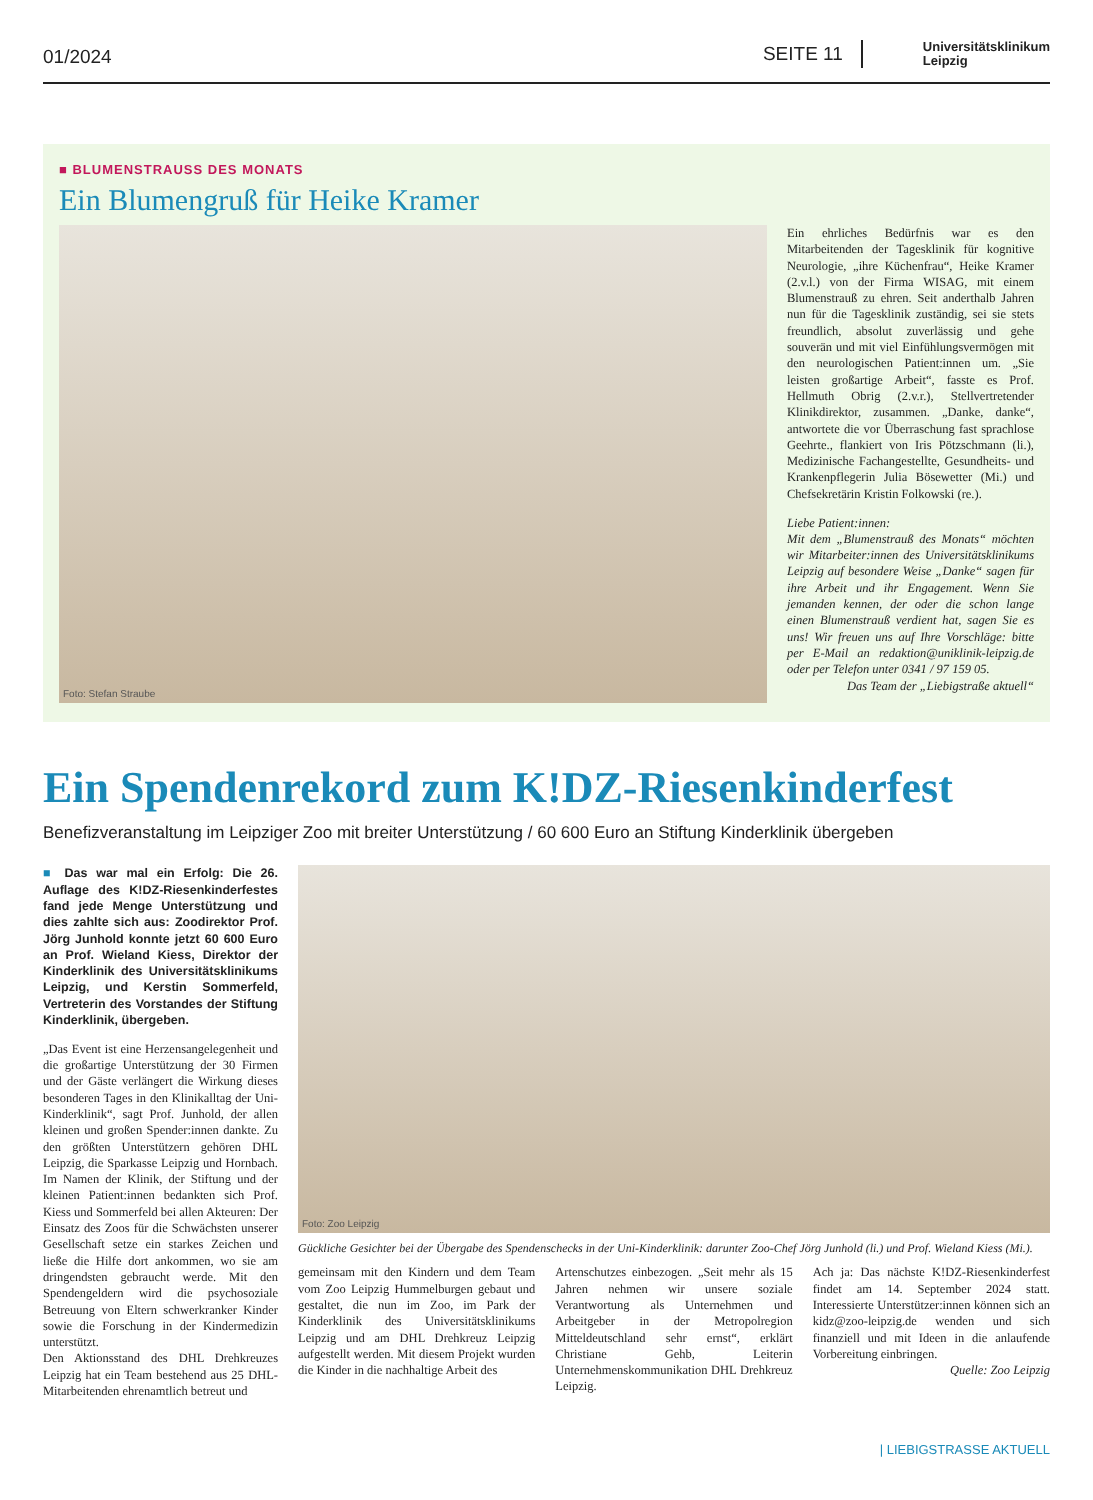01/2024
SEITE 11 Universitätsklinikum
Leipzig
■ BLUMENSTRAUSS DES MONATS
Ein Blumengruß für Heike Kramer
Foto: Stefan Straube
Ein ehrliches Bedürfnis war es den Mitarbeitenden der Tagesklinik für kognitive Neurologie, „ihre Küchenfrau“, Heike Kramer (2.v.l.) von der Firma WISAG, mit einem Blumenstrauß zu ehren. Seit anderthalb Jahren nun für die Tagesklinik zuständig, sei sie stets freundlich, absolut zuverlässig und gehe souverän und mit viel Einfühlungsvermögen mit den neurologischen Patient:innen um. „Sie leisten großartige Arbeit“, fasste es Prof. Hellmuth Obrig (2.v.r.), Stellvertretender Klinikdirektor, zusammen. „Danke, danke“, antwortete die vor Überraschung fast sprachlose Geehrte., flankiert von Iris Pötzschmann (li.), Medizinische Fachangestellte, Gesundheits- und Krankenpflegerin Julia Bösewetter (Mi.) und Chefsekretärin Kristin Folkowski (re.).
Liebe Patient:innen:
Mit dem „Blumenstrauß des Monats“ möchten wir Mitarbeiter:innen des Universitätsklinikums Leipzig auf besondere Weise „Danke“ sagen für ihre Arbeit und ihr Engagement. Wenn Sie jemanden kennen, der oder die schon lange einen Blumenstrauß verdient hat, sagen Sie es uns! Wir freuen uns auf Ihre Vorschläge: bitte per E-Mail an redaktion@uniklinik-leipzig.de oder per Telefon unter 0341 / 97 159 05.
Das Team der „Liebigstraße aktuell“
Ein Spendenrekord zum K!DZ-Riesenkinderfest
Benefizveranstaltung im Leipziger Zoo mit breiter Unterstützung / 60 600 Euro an Stiftung Kinderklinik übergeben
■ Das war mal ein Erfolg: Die 26. Auflage des K!DZ-Riesenkinderfestes fand jede Menge Unterstützung und dies zahlte sich aus: Zoodirektor Prof. Jörg Junhold konnte jetzt 60 600 Euro an Prof. Wieland Kiess, Direktor der Kinderklinik des Universitätsklinikums Leipzig, und Kerstin Sommerfeld, Vertreterin des Vorstandes der Stiftung Kinderklinik, übergeben.
„Das Event ist eine Herzensangelegenheit und die großartige Unterstützung der 30 Firmen und der Gäste verlängert die Wirkung dieses besonderen Tages in den Klinikalltag der Uni-Kinderklinik“, sagt Prof. Junhold, der allen kleinen und großen Spender:innen dankte. Zu den größten Unterstützern gehören DHL Leipzig, die Sparkasse Leipzig und Hornbach. Im Namen der Klinik, der Stiftung und der kleinen Patient:innen bedankten sich Prof. Kiess und Sommerfeld bei allen Akteuren: Der Einsatz des Zoos für die Schwächsten unserer Gesellschaft setze ein starkes Zeichen und ließe die Hilfe dort ankommen, wo sie am dringendsten gebraucht werde. Mit den Spendengeldern wird die psychosoziale Betreuung von Eltern schwerkranker Kinder sowie die Forschung in der Kindermedizin unterstützt.
Den Aktionsstand des DHL Drehkreuzes Leipzig hat ein Team bestehend aus 25 DHL-Mitarbeitenden ehrenamtlich betreut und
Foto: Zoo Leipzig
Gückliche Gesichter bei der Übergabe des Spendenschecks in der Uni-Kinderklinik: darunter Zoo-Chef Jörg Junhold (li.) und Prof. Wieland Kiess (Mi.).
gemeinsam mit den Kindern und dem Team vom Zoo Leipzig Hummelburgen gebaut und gestaltet, die nun im Zoo, im Park der Kinderklinik des Universitätsklinikums Leipzig und am DHL Drehkreuz Leipzig aufgestellt werden. Mit diesem Projekt wurden die Kinder in die nachhaltige Arbeit des
Artenschutzes einbezogen. „Seit mehr als 15 Jahren nehmen wir unsere soziale Verantwortung als Unternehmen und Arbeitgeber in der Metropolregion Mitteldeutschland sehr ernst“, erklärt Christiane Gehb, Leiterin Unternehmenskommunikation DHL Drehkreuz Leipzig.
Ach ja: Das nächste K!DZ-Riesenkinderfest findet am 14. September 2024 statt. Interessierte Unterstützer:innen können sich an kidz@zoo-leipzig.de wenden und sich finanziell und mit Ideen in die anlaufende Vorbereitung einbringen.
Quelle: Zoo Leipzig
| LIEBIGSTRASSE AKTUELL